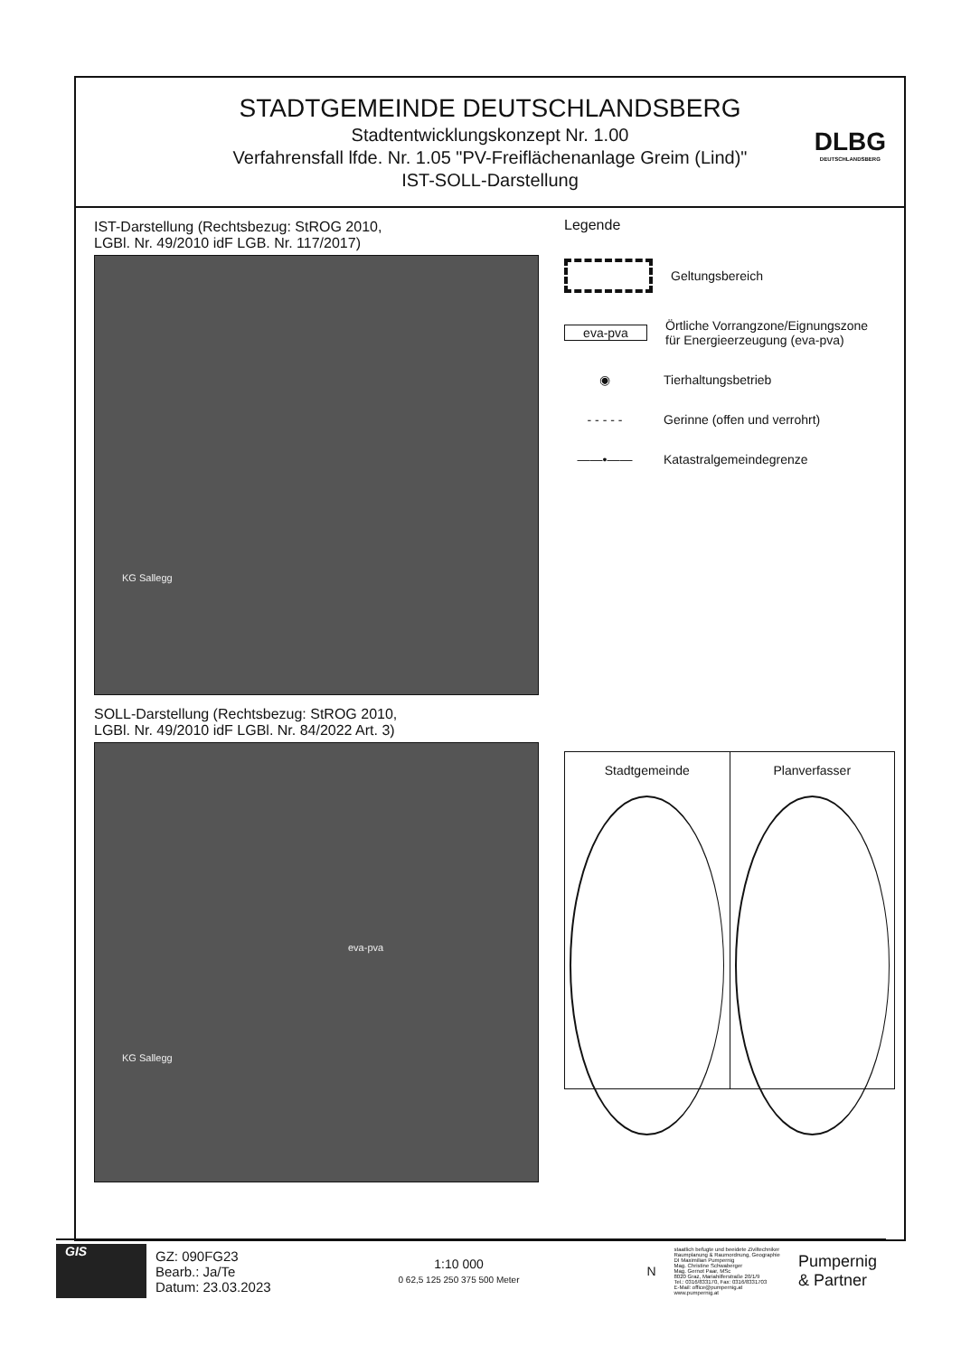STADTGEMEINDE DEUTSCHLANDSBERG
Stadtentwicklungskonzept Nr. 1.00
Verfahrensfall lfde. Nr. 1.05 "PV-Freiflächenanlage Greim (Lind)"
IST-SOLL-Darstellung
DLBG
DEUTSCHLANDSBERG
IST-Darstellung (Rechtsbezug: StROG 2010,
LGBl. Nr. 49/2010 idF LGB. Nr. 117/2017)
KG Sallegg
SOLL-Darstellung (Rechtsbezug: StROG 2010,
LGBl. Nr. 49/2010 idF LGBl. Nr. 84/2022 Art. 3)
eva-pva
KG Sallegg
Legende
Geltungsbereich
eva-pva
Örtliche Vorrangzone/Eignungszone
für Energieerzeugung (eva-pva)
◉
Tierhaltungsbetrieb
- - - - -
Gerinne (offen und verrohrt)
——•——
Katastralgemeindegrenze
Stadtgemeinde Planverfasser
GIS
GZ: 090FG23
Bearb.: Ja/Te
Datum: 23.03.2023
1:10 000
0 62,5 125 250 375 500 Meter
N
staatlich befugte und beeidete Ziviltechniker
Raumplanung & Raumordnung, Geographie
DI Maximilian Pumpernig
Mag. Christine Schwaberger
Mag. Gernot Paar, MSc
8020 Graz, Mariahilferstraße 20/1/9
Tel.: 0316/833170, Fax: 0316/8331703
E-Mail: office@pumpernig.at
www.pumpernig.at
Pumpernig
& Partner